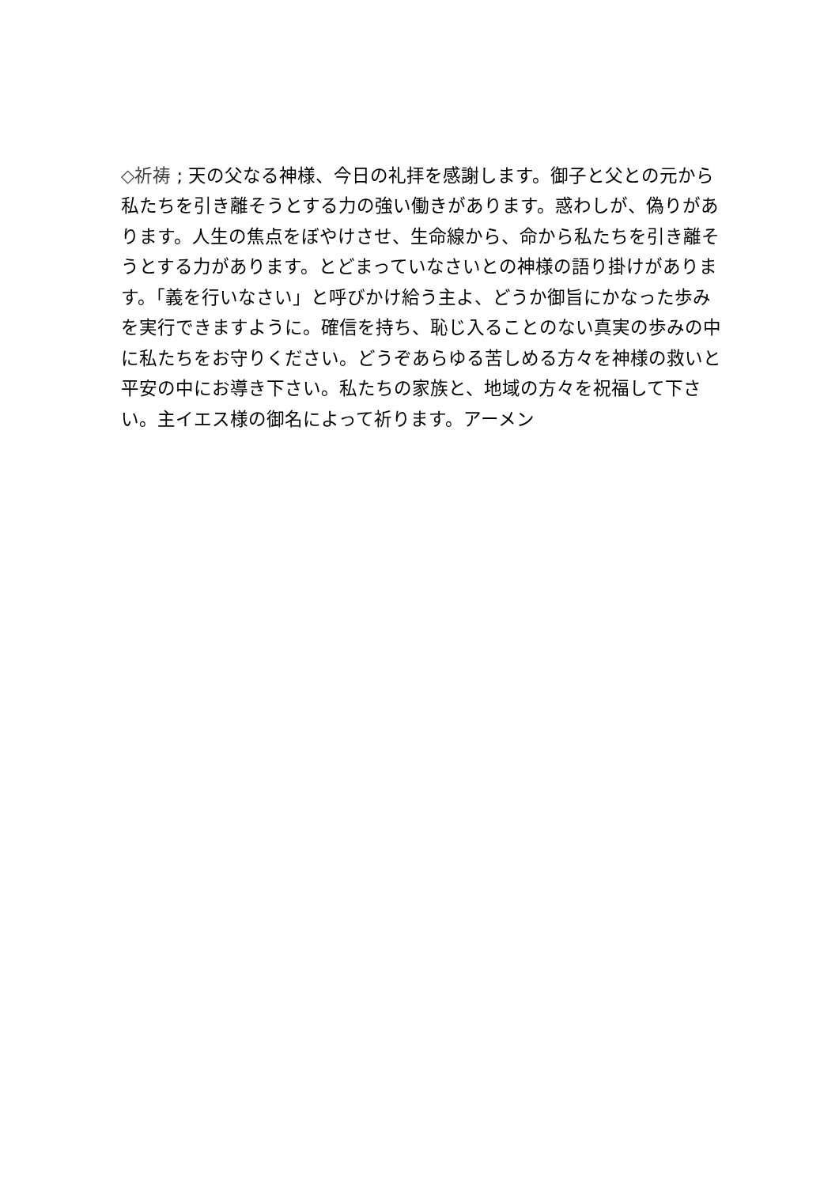◇祈祷 ; 天の父なる神様、今日の礼拝を感謝します。御子と父との元から私たちを引き離そうとする力の強い働きがあります。惑わしが、偽りがあります。人生の焦点をぼやけさせ、生命線から、命から私たちを引き離そうとする力があります。とどまっていなさいとの神様の語り掛けがあります。「義を行いなさい」と呼びかけ給う主よ、どうか御旨にかなった歩みを実行できますように。確信を持ち、恥じ入ることのない真実の歩みの中に私たちをお守りください。どうぞあらゆる苦しめる方々を神様の救いと平安の中にお導き下さい。私たちの家族と、地域の方々を祝福して下さい。主イエス様の御名によって祈ります。アーメン